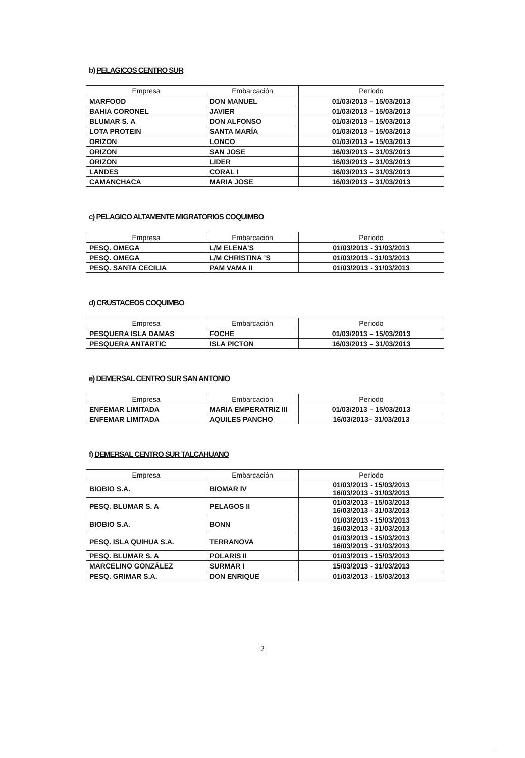b) PELAGICOS CENTRO SUR
| Empresa | Embarcación | Periodo |
| --- | --- | --- |
| MARFOOD | DON MANUEL | 01/03/2013 – 15/03/2013 |
| BAHIA CORONEL | JAVIER | 01/03/2013 – 15/03/2013 |
| BLUMAR S. A | DON ALFONSO | 01/03/2013 – 15/03/2013 |
| LOTA PROTEIN | SANTA MARÍA | 01/03/2013 – 15/03/2013 |
| ORIZON | LONCO | 01/03/2013 – 15/03/2013 |
| ORIZON | SAN JOSE | 16/03/2013 – 31/03/2013 |
| ORIZON | LIDER | 16/03/2013 – 31/03/2013 |
| LANDES | CORAL I | 16/03/2013 – 31/03/2013 |
| CAMANCHACA | MARIA JOSE | 16/03/2013 – 31/03/2013 |
c) PELAGICO ALTAMENTE MIGRATORIOS COQUIMBO
| Empresa | Embarcación | Periodo |
| --- | --- | --- |
| PESQ. OMEGA | L/M ELENA’S | 01/03/2013 - 31/03/2013 |
| PESQ. OMEGA | L/M CHRISTINA ’S | 01/03/2013 - 31/03/2013 |
| PESQ. SANTA CECILIA | PAM VAMA II | 01/03/2013 - 31/03/2013 |
d) CRUSTACEOS COQUIMBO
| Empresa | Embarcación | Periodo |
| --- | --- | --- |
| PESQUERA ISLA DAMAS | FOCHE | 01/03/2013 – 15/03/2013 |
| PESQUERA ANTARTIC | ISLA PICTON | 16/03/2013 – 31/03/2013 |
e) DEMERSAL CENTRO SUR SAN ANTONIO
| Empresa | Embarcación | Periodo |
| --- | --- | --- |
| ENFEMAR LIMITADA | MARIA EMPERATRIZ III | 01/03/2013 – 15/03/2013 |
| ENFEMAR LIMITADA | AQUILES PANCHO | 16/03/2013– 31/03/2013 |
f) DEMERSAL CENTRO SUR TALCAHUANO
| Empresa | Embarcación | Periodo |
| --- | --- | --- |
| BIOBIO S.A. | BIOMAR IV | 01/03/2013 - 15/03/2013 16/03/2013 - 31/03/2013 |
| PESQ. BLUMAR S. A | PELAGOS II | 01/03/2013 - 15/03/2013 16/03/2013 - 31/03/2013 |
| BIOBIO S.A. | BONN | 01/03/2013 - 15/03/2013 16/03/2013 - 31/03/2013 |
| PESQ. ISLA QUIHUA S.A. | TERRANOVA | 01/03/2013 - 15/03/2013 16/03/2013 - 31/03/2013 |
| PESQ. BLUMAR S. A | POLARIS II | 01/03/2013 - 15/03/2013 |
| MARCELINO GONZÁLEZ | SURMAR I | 15/03/2013 - 31/03/2013 |
| PESQ. GRIMAR S.A. | DON ENRIQUE | 01/03/2013 - 15/03/2013 |
2